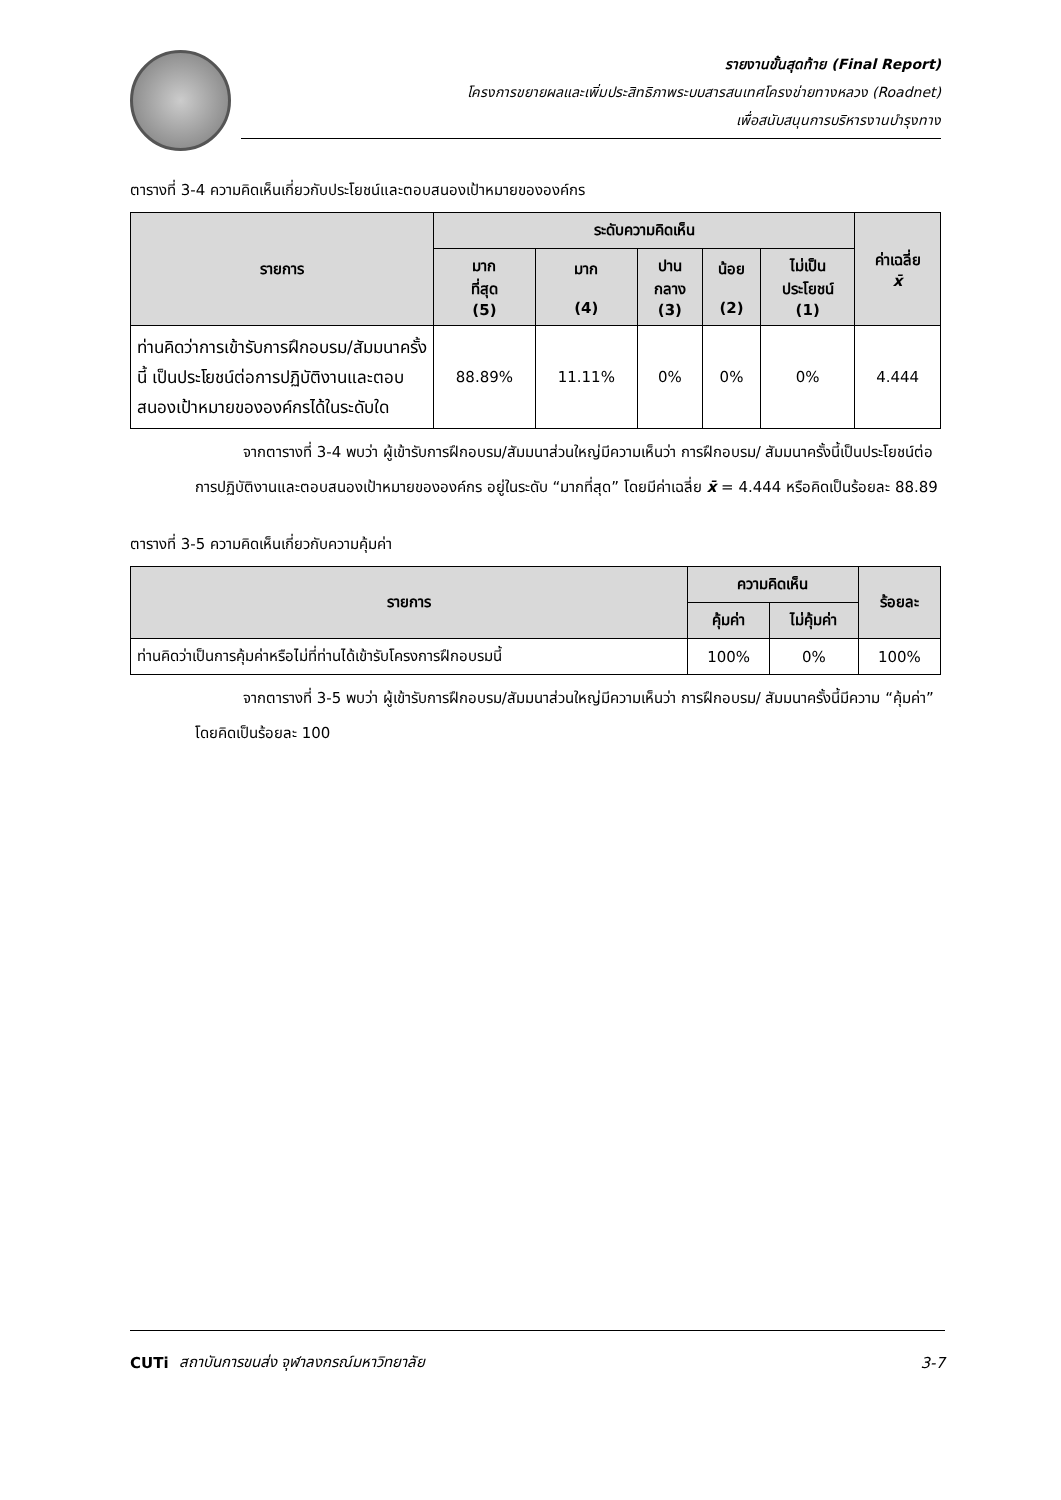รายงานขั้นสุดท้าย (Final Report)
โครงการขยายผลและเพิ่มประสิทธิภาพระบบสารสนเทศโครงข่ายทางหลวง (Roadnet)
เพื่อสนับสนุนการบริหารงานบำรุงทาง
ตารางที่ 3-4 ความคิดเห็นเกี่ยวกับประโยชน์และตอบสนองเป้าหมายขององค์กร
| รายการ | ระดับความคิดเห็น | | | | | ค่าเฉลี่ย x̄ |
| --- | --- | --- | --- | --- | --- | --- |
| | มาก ที่สุด (5) | มาก (4) | ปาน กลาง (3) | น้อย (2) | ไม่เป็น ประโยชน์ (1) | |
| ท่านคิดว่าการเข้ารับการฝึกอบรม/สัมมนาครั้งนี้ เป็นประโยชน์ต่อการปฏิบัติงานและตอบสนองเป้าหมายขององค์กรได้ในระดับใด | 88.89% | 11.11% | 0% | 0% | 0% | 4.444 |
จากตารางที่ 3-4 พบว่า ผู้เข้ารับการฝึกอบรม/สัมมนาส่วนใหญ่มีความเห็นว่า การฝึกอบรม/ สัมมนาครั้งนี้เป็นประโยชน์ต่อการปฏิบัติงานและตอบสนองเป้าหมายขององค์กร อยู่ในระดับ “มากที่สุด” โดยมีค่าเฉลี่ย x̄ = 4.444 หรือคิดเป็นร้อยละ 88.89
ตารางที่ 3-5 ความคิดเห็นเกี่ยวกับความคุ้มค่า
| รายการ | ความคิดเห็น | | ร้อยละ |
| --- | --- | --- | --- |
| | คุ้มค่า | ไม่คุ้มค่า | |
| ท่านคิดว่าเป็นการคุ้มค่าหรือไม่ที่ท่านได้เข้ารับโครงการฝึกอบรมนี้ | 100% | 0% | 100% |
จากตารางที่ 3-5 พบว่า ผู้เข้ารับการฝึกอบรม/สัมมนาส่วนใหญ่มีความเห็นว่า การฝึกอบรม/ สัมมนาครั้งนี้มีความ “คุ้มค่า” โดยคิดเป็นร้อยละ 100
CUTi สถาบันการขนส่ง จุฬาลงกรณ์มหาวิทยาลัย 3-7